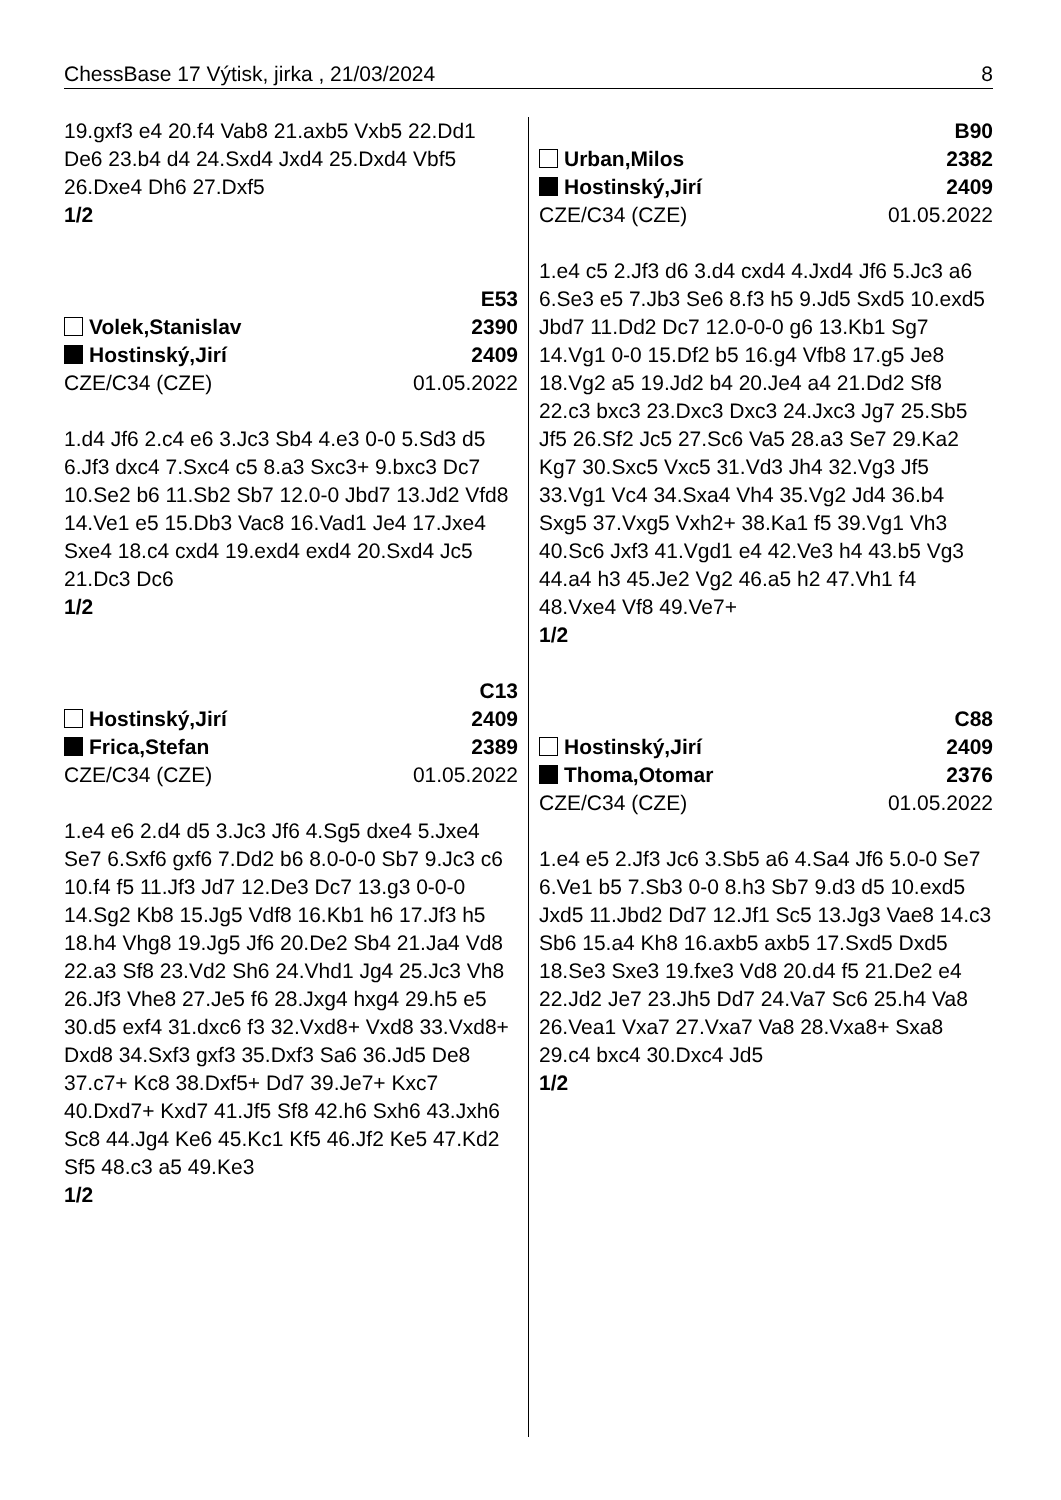ChessBase 17 Výtisk, jirka , 21/03/2024 8
19.gxf3 e4 20.f4 Vab8 21.axb5 Vxb5 22.Dd1 De6 23.b4 d4 24.Sxd4 Jxd4 25.Dxd4 Vbf5 26.Dxe4 Dh6 27.Dxf5
1/2
E53
Volek,Stanislav 2390
Hostinský,Jirí 2409
CZE/C34 (CZE) 01.05.2022
1.d4 Jf6 2.c4 e6 3.Jc3 Sb4 4.e3 0-0 5.Sd3 d5 6.Jf3 dxc4 7.Sxc4 c5 8.a3 Sxc3+ 9.bxc3 Dc7 10.Se2 b6 11.Sb2 Sb7 12.0-0 Jbd7 13.Jd2 Vfd8 14.Ve1 e5 15.Db3 Vac8 16.Vad1 Je4 17.Jxe4 Sxe4 18.c4 cxd4 19.exd4 exd4 20.Sxd4 Jc5 21.Dc3 Dc6
1/2
C13
Hostinský,Jirí 2409
Frica,Stefan 2389
CZE/C34 (CZE) 01.05.2022
1.e4 e6 2.d4 d5 3.Jc3 Jf6 4.Sg5 dxe4 5.Jxe4 Se7 6.Sxf6 gxf6 7.Dd2 b6 8.0-0-0 Sb7 9.Jc3 c6 10.f4 f5 11.Jf3 Jd7 12.De3 Dc7 13.g3 0-0-0 14.Sg2 Kb8 15.Jg5 Vdf8 16.Kb1 h6 17.Jf3 h5 18.h4 Vhg8 19.Jg5 Jf6 20.De2 Sb4 21.Ja4 Vd8 22.a3 Sf8 23.Vd2 Sh6 24.Vhd1 Jg4 25.Jc3 Vh8 26.Jf3 Vhe8 27.Je5 f6 28.Jxg4 hxg4 29.h5 e5 30.d5 exf4 31.dxc6 f3 32.Vxd8+ Vxd8 33.Vxd8+ Dxd8 34.Sxf3 gxf3 35.Dxf3 Sa6 36.Jd5 De8 37.c7+ Kc8 38.Dxf5+ Dd7 39.Je7+ Kxc7 40.Dxd7+ Kxd7 41.Jf5 Sf8 42.h6 Sxh6 43.Jxh6 Sc8 44.Jg4 Ke6 45.Kc1 Kf5 46.Jf2 Ke5 47.Kd2 Sf5 48.c3 a5 49.Ke3
1/2
B90
Urban,Milos 2382
Hostinský,Jirí 2409
CZE/C34 (CZE) 01.05.2022
1.e4 c5 2.Jf3 d6 3.d4 cxd4 4.Jxd4 Jf6 5.Jc3 a6 6.Se3 e5 7.Jb3 Se6 8.f3 h5 9.Jd5 Sxd5 10.exd5 Jbd7 11.Dd2 Dc7 12.0-0-0 g6 13.Kb1 Sg7 14.Vg1 0-0 15.Df2 b5 16.g4 Vfb8 17.g5 Je8 18.Vg2 a5 19.Jd2 b4 20.Je4 a4 21.Dd2 Sf8 22.c3 bxc3 23.Dxc3 Dxc3 24.Jxc3 Jg7 25.Sb5 Jf5 26.Sf2 Jc5 27.Sc6 Va5 28.a3 Se7 29.Ka2 Kg7 30.Sxc5 Vxc5 31.Vd3 Jh4 32.Vg3 Jf5 33.Vg1 Vc4 34.Sxa4 Vh4 35.Vg2 Jd4 36.b4 Sxg5 37.Vxg5 Vxh2+ 38.Ka1 f5 39.Vg1 Vh3 40.Sc6 Jxf3 41.Vgd1 e4 42.Ve3 h4 43.b5 Vg3 44.a4 h3 45.Je2 Vg2 46.a5 h2 47.Vh1 f4 48.Vxe4 Vf8 49.Ve7+
1/2
C88
Hostinský,Jirí 2409
Thoma,Otomar 2376
CZE/C34 (CZE) 01.05.2022
1.e4 e5 2.Jf3 Jc6 3.Sb5 a6 4.Sa4 Jf6 5.0-0 Se7 6.Ve1 b5 7.Sb3 0-0 8.h3 Sb7 9.d3 d5 10.exd5 Jxd5 11.Jbd2 Dd7 12.Jf1 Sc5 13.Jg3 Vae8 14.c3 Sb6 15.a4 Kh8 16.axb5 axb5 17.Sxd5 Dxd5 18.Se3 Sxe3 19.fxe3 Vd8 20.d4 f5 21.De2 e4 22.Jd2 Je7 23.Jh5 Dd7 24.Va7 Sc6 25.h4 Va8 26.Vea1 Vxa7 27.Vxa7 Va8 28.Vxa8+ Sxa8 29.c4 bxc4 30.Dxc4 Jd5
1/2